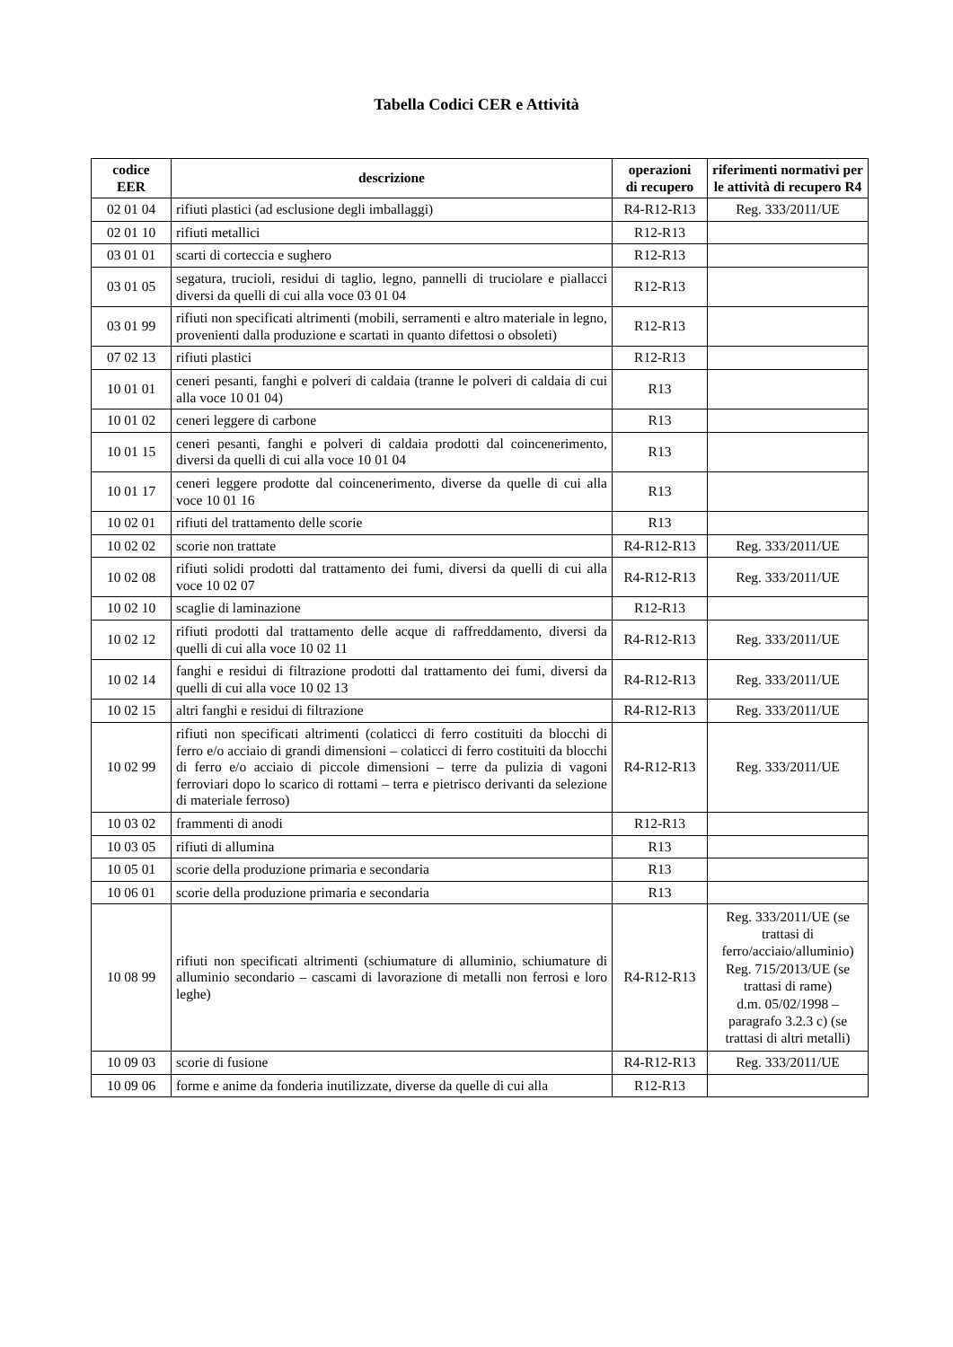Tabella Codici CER e Attività
| codice EER | descrizione | operazioni di recupero | riferimenti normativi per le attività di recupero R4 |
| --- | --- | --- | --- |
| 02 01 04 | rifiuti plastici (ad esclusione degli imballaggi) | R4-R12-R13 | Reg. 333/2011/UE |
| 02 01 10 | rifiuti metallici | R12-R13 | |
| 03 01 01 | scarti di corteccia e sughero | R12-R13 | |
| 03 01 05 | segatura, trucioli, residui di taglio, legno, pannelli di truciolare e piallacci diversi da quelli di cui alla voce 03 01 04 | R12-R13 | |
| 03 01 99 | rifiuti non specificati altrimenti (mobili, serramenti e altro materiale in legno, provenienti dalla produzione e scartati in quanto difettosi o obsoleti) | R12-R13 | |
| 07 02 13 | rifiuti plastici | R12-R13 | |
| 10 01 01 | ceneri pesanti, fanghi e polveri di caldaia (tranne le polveri di caldaia di cui alla voce 10 01 04) | R13 | |
| 10 01 02 | ceneri leggere di carbone | R13 | |
| 10 01 15 | ceneri pesanti, fanghi e polveri di caldaia prodotti dal coincenerimento, diversi da quelli di cui alla voce 10 01 04 | R13 | |
| 10 01 17 | ceneri leggere prodotte dal coincenerimento, diverse da quelle di cui alla voce 10 01 16 | R13 | |
| 10 02 01 | rifiuti del trattamento delle scorie | R13 | |
| 10 02 02 | scorie non trattate | R4-R12-R13 | Reg. 333/2011/UE |
| 10 02 08 | rifiuti solidi prodotti dal trattamento dei fumi, diversi da quelli di cui alla voce 10 02 07 | R4-R12-R13 | Reg. 333/2011/UE |
| 10 02 10 | scaglie di laminazione | R12-R13 | |
| 10 02 12 | rifiuti prodotti dal trattamento delle acque di raffreddamento, diversi da quelli di cui alla voce 10 02 11 | R4-R12-R13 | Reg. 333/2011/UE |
| 10 02 14 | fanghi e residui di filtrazione prodotti dal trattamento dei fumi, diversi da quelli di cui alla voce 10 02 13 | R4-R12-R13 | Reg. 333/2011/UE |
| 10 02 15 | altri fanghi e residui di filtrazione | R4-R12-R13 | Reg. 333/2011/UE |
| 10 02 99 | rifiuti non specificati altrimenti (colaticci di ferro costituiti da blocchi di ferro e/o acciaio di grandi dimensioni – colaticci di ferro costituiti da blocchi di ferro e/o acciaio di piccole dimensioni – terre da pulizia di vagoni ferroviari dopo lo scarico di rottami – terra e pietrisco derivanti da selezione di materiale ferroso) | R4-R12-R13 | Reg. 333/2011/UE |
| 10 03 02 | frammenti di anodi | R12-R13 | |
| 10 03 05 | rifiuti di allumina | R13 | |
| 10 05 01 | scorie della produzione primaria e secondaria | R13 | |
| 10 06 01 | scorie della produzione primaria e secondaria | R13 | |
| 10 08 99 | rifiuti non specificati altrimenti (schiumature di alluminio, schiumature di alluminio secondario – cascami di lavorazione di metalli non ferrosi e loro leghe) | R4-R12-R13 | Reg. 333/2011/UE (se trattasi di ferro/acciaio/alluminio) Reg. 715/2013/UE (se trattasi di rame) d.m. 05/02/1998 – paragrafo 3.2.3 c) (se trattasi di altri metalli) |
| 10 09 03 | scorie di fusione | R4-R12-R13 | Reg. 333/2011/UE |
| 10 09 06 | forme e anime da fonderia inutilizzate, diverse da quelle di cui alla | R12-R13 | |